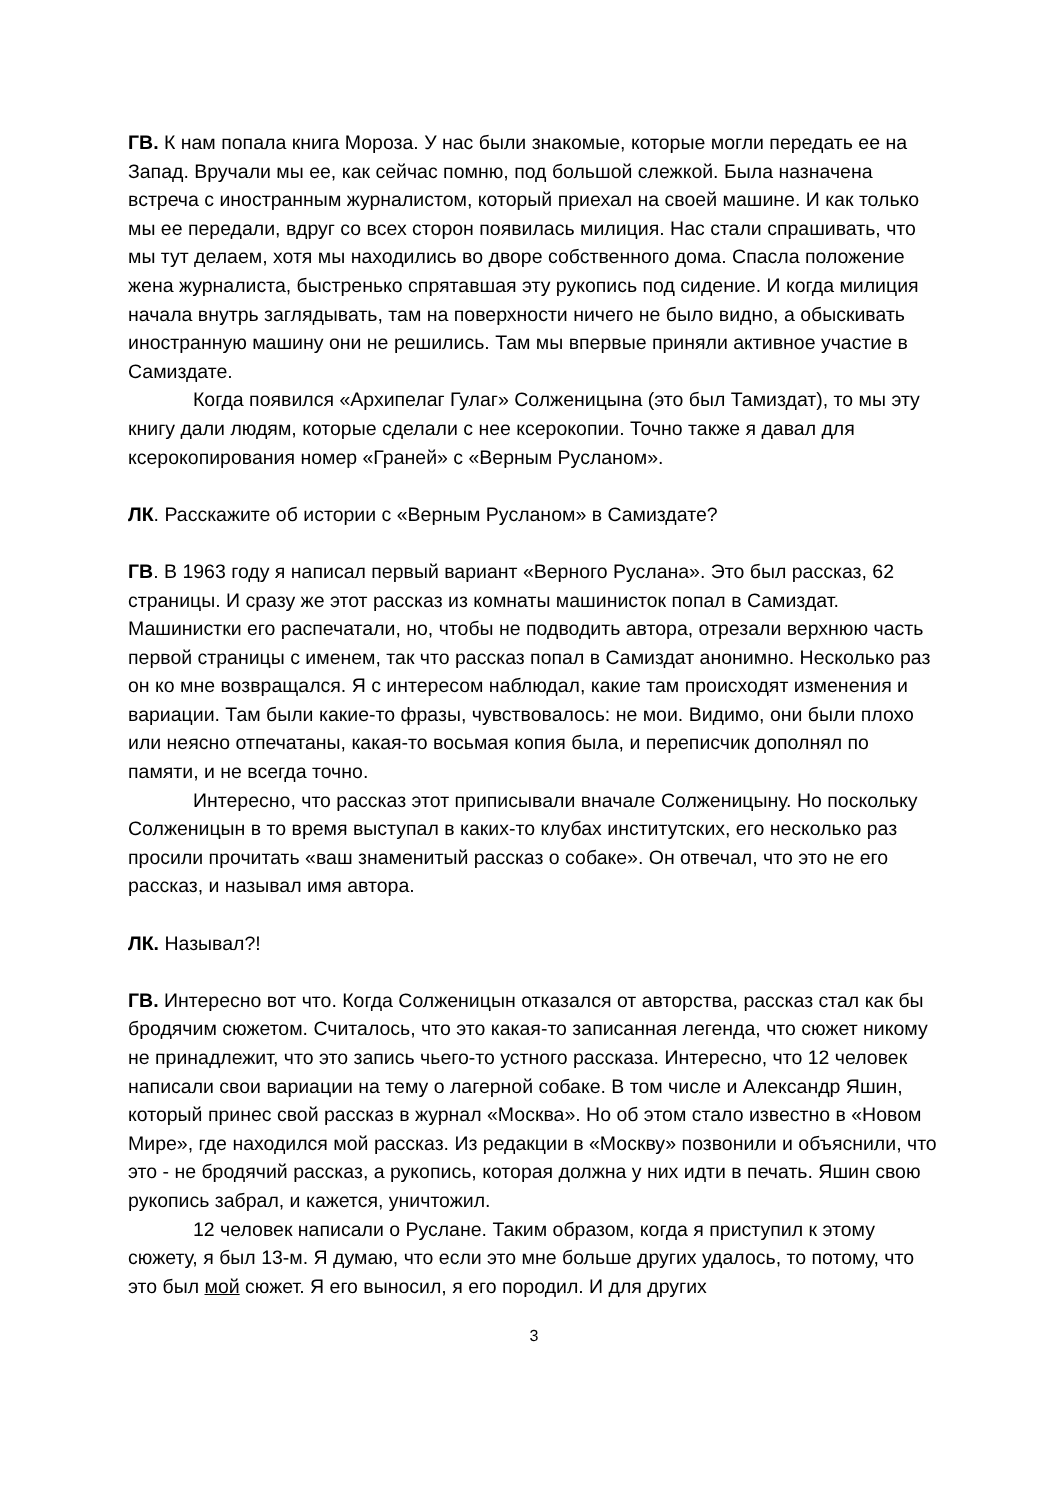ГВ. К нам попала книга Мороза. У нас были знакомые, которые могли передать ее на Запад. Вручали мы ее, как сейчас помню, под большой слежкой. Была назначена встреча с иностранным журналистом, который приехал на своей машине. И как только мы ее передали, вдруг со всех сторон появилась милиция. Нас стали спрашивать, что мы тут делаем, хотя мы находились во дворе собственного дома. Спасла положение жена журналиста, быстренько спрятавшая эту рукопись под сидение. И когда милиция начала внутрь заглядывать, там на поверхности ничего не было видно, а обыскивать иностранную машину они не решились. Там мы впервые приняли активное участие в Самиздате.
Когда появился «Архипелаг Гулаг» Солженицына (это был Тамиздат), то мы эту книгу дали людям, которые сделали с нее ксерокопии. Точно также я давал для ксерокопирования номер «Граней» с «Верным Русланом».
ЛК. Расскажите об истории с «Верным Русланом» в Самиздате?
ГВ. В 1963 году я написал первый вариант «Верного Руслана». Это был рассказ, 62 страницы. И сразу же этот рассказ из комнаты машинисток попал в Самиздат. Машинистки его распечатали, но, чтобы не подводить автора, отрезали верхнюю часть первой страницы с именем, так что рассказ попал в Самиздат анонимно. Несколько раз он ко мне возвращался. Я с интересом наблюдал, какие там происходят изменения и вариации. Там были какие-то фразы, чувствовалось: не мои. Видимо, они были плохо или неясно отпечатаны, какая-то восьмая копия была, и переписчик дополнял по памяти, и не всегда точно.
Интересно, что рассказ этот приписывали вначале Солженицыну. Но поскольку Солженицын в то время выступал в каких-то клубах институтских, его несколько раз просили прочитать «ваш знаменитый рассказ о собаке». Он отвечал, что это не его рассказ, и называл имя автора.
ЛК. Называл?!
ГВ. Интересно вот что. Когда Солженицын отказался от авторства, рассказ стал как бы бродячим сюжетом. Считалось, что это какая-то записанная легенда, что сюжет никому не принадлежит, что это запись чьего-то устного рассказа. Интересно, что 12 человек написали свои вариации на тему о лагерной собаке. В том числе и Александр Яшин, который принес свой рассказ в журнал «Москва». Но об этом стало известно в «Новом Мире», где находился мой рассказ. Из редакции в «Москву» позвонили и объяснили, что это - не бродячий рассказ, а рукопись, которая должна у них идти в печать. Яшин свою рукопись забрал, и кажется, уничтожил.
12 человек написали о Руслане. Таким образом, когда я приступил к этому сюжету, я был 13-м. Я думаю, что если это мне больше других удалось, то потому, что это был мой сюжет. Я его выносил, я его породил. И для других
3